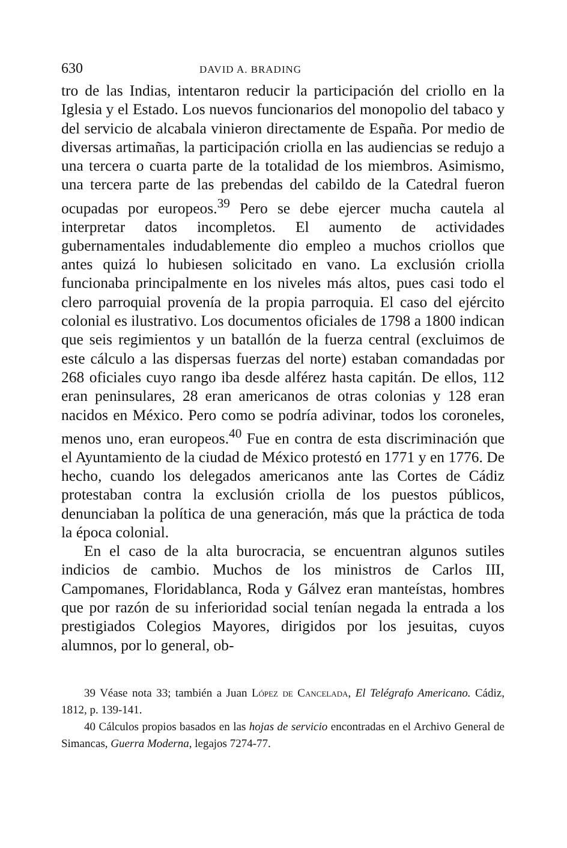630 DAVID A. BRADING
tro de las Indias, intentaron reducir la participación del criollo en la Iglesia y el Estado. Los nuevos funcionarios del monopolio del tabaco y del servicio de alcabala vinieron directamente de España. Por medio de diversas artimañas, la participación criolla en las audiencias se redujo a una tercera o cuarta parte de la totalidad de los miembros. Asimismo, una tercera parte de las prebendas del cabildo de la Catedral fueron ocupadas por europeos.<sup>39</sup> Pero se debe ejercer mucha cautela al interpretar datos incompletos. El aumento de actividades gubernamentales indudablemente dio empleo a muchos criollos que antes quizá lo hubiesen solicitado en vano. La exclusión criolla funcionaba principalmente en los niveles más altos, pues casi todo el clero parroquial provenía de la propia parroquia. El caso del ejército colonial es ilustrativo. Los documentos oficiales de 1798 a 1800 indican que seis regimientos y un batallón de la fuerza central (excluimos de este cálculo a las dispersas fuerzas del norte) estaban comandadas por 268 oficiales cuyo rango iba desde alférez hasta capitán. De ellos, 112 eran peninsulares, 28 eran americanos de otras colonias y 128 eran nacidos en México. Pero como se podría adivinar, todos los coroneles, menos uno, eran europeos.<sup>40</sup> Fue en contra de esta discriminación que el Ayuntamiento de la ciudad de México protestó en 1771 y en 1776. De hecho, cuando los delegados americanos ante las Cortes de Cádiz protestaban contra la exclusión criolla de los puestos públicos, denunciaban la política de una generación, más que la práctica de toda la época colonial.
En el caso de la alta burocracia, se encuentran algunos sutiles indicios de cambio. Muchos de los ministros de Carlos III, Campomanes, Floridablanca, Roda y Gálvez eran manteístas, hombres que por razón de su inferioridad social tenían negada la entrada a los prestigiados Colegios Mayores, dirigidos por los jesuitas, cuyos alumnos, por lo general, ob-
39 Véase nota 33; también a Juan López de Cancelada, El Telégrafo Americano. Cádiz, 1812, p. 139-141.
40 Cálculos propios basados en las hojas de servicio encontradas en el Archivo General de Simancas, Guerra Moderna, legajos 7274-77.